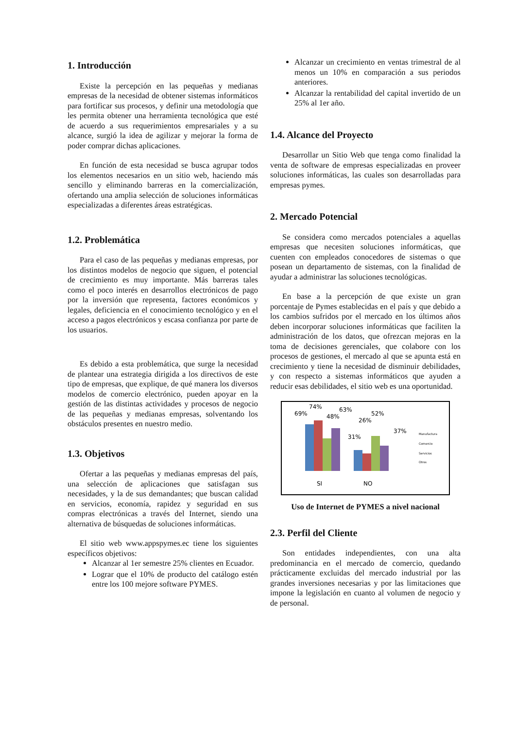1. Introducción
Existe la percepción en las pequeñas y medianas empresas de la necesidad de obtener sistemas informáticos para fortificar sus procesos, y definir una metodología que les permita obtener una herramienta tecnológica que esté de acuerdo a sus requerimientos empresariales y a su alcance, surgió la idea de agilizar y mejorar la forma de poder comprar dichas aplicaciones.
En función de esta necesidad se busca agrupar todos los elementos necesarios en un sitio web, haciendo más sencillo y eliminando barreras en la comercialización, ofertando una amplia selección de soluciones informáticas especializadas a diferentes áreas estratégicas.
1.2. Problemática
Para el caso de las pequeñas y medianas empresas, por los distintos modelos de negocio que siguen, el potencial de crecimiento es muy importante. Más barreras tales como el poco interés en desarrollos electrónicos de pago por la inversión que representa, factores económicos y legales, deficiencia en el conocimiento tecnológico y en el acceso a pagos electrónicos y escasa confianza por parte de los usuarios.
Es debido a esta problemática, que surge la necesidad de plantear una estrategia dirigida a los directivos de este tipo de empresas, que explique, de qué manera los diversos modelos de comercio electrónico, pueden apoyar en la gestión de las distintas actividades y procesos de negocio de las pequeñas y medianas empresas, solventando los obstáculos presentes en nuestro medio.
1.3. Objetivos
Ofertar a las pequeñas y medianas empresas del país, una selección de aplicaciones que satisfagan sus necesidades, y la de sus demandantes; que buscan calidad en servicios, economía, rapidez y seguridad en sus compras electrónicas a través del Internet, siendo una alternativa de búsquedas de soluciones informáticas.
El sitio web www.appspymes.ec tiene los siguientes específicos objetivos:
Alcanzar al 1er semestre 25% clientes en Ecuador.
Lograr que el 10% de producto del catálogo estén entre los 100 mejore software PYMES.
Alcanzar un crecimiento en ventas trimestral de al menos un 10% en comparación a sus periodos anteriores.
Alcanzar la rentabilidad del capital invertido de un 25% al 1er año.
1.4. Alcance del Proyecto
Desarrollar un Sitio Web que tenga como finalidad la venta de software de empresas especializadas en proveer soluciones informáticas, las cuales son desarrolladas para empresas pymes.
2. Mercado Potencial
Se considera como mercados potenciales a aquellas empresas que necesiten soluciones informáticas, que cuenten con empleados conocedores de sistemas o que posean un departamento de sistemas, con la finalidad de ayudar a administrar las soluciones tecnológicas.
En base a la percepción de que existe un gran porcentaje de Pymes establecidas en el país y que debido a los cambios sufridos por el mercado en los últimos años deben incorporar soluciones informáticas que faciliten la administración de los datos, que ofrezcan mejoras en la toma de decisiones gerenciales, que colabore con los procesos de gestiones, el mercado al que se apunta está en crecimiento y tiene la necesidad de disminuir debilidades, y con respecto a sistemas informáticos que ayuden a reducir esas debilidades, el sitio web es una oportunidad.
69%
74%
48%
63%
31%
26%
52%
37%
SI
NO
Manufactura
Comercio
Servicios
Otros
Uso de Internet de PYMES a nivel nacional
2.3. Perfil del Cliente
Son entidades independientes, con una alta predominancia en el mercado de comercio, quedando prácticamente excluidas del mercado industrial por las grandes inversiones necesarias y por las limitaciones que impone la legislación en cuanto al volumen de negocio y de personal.